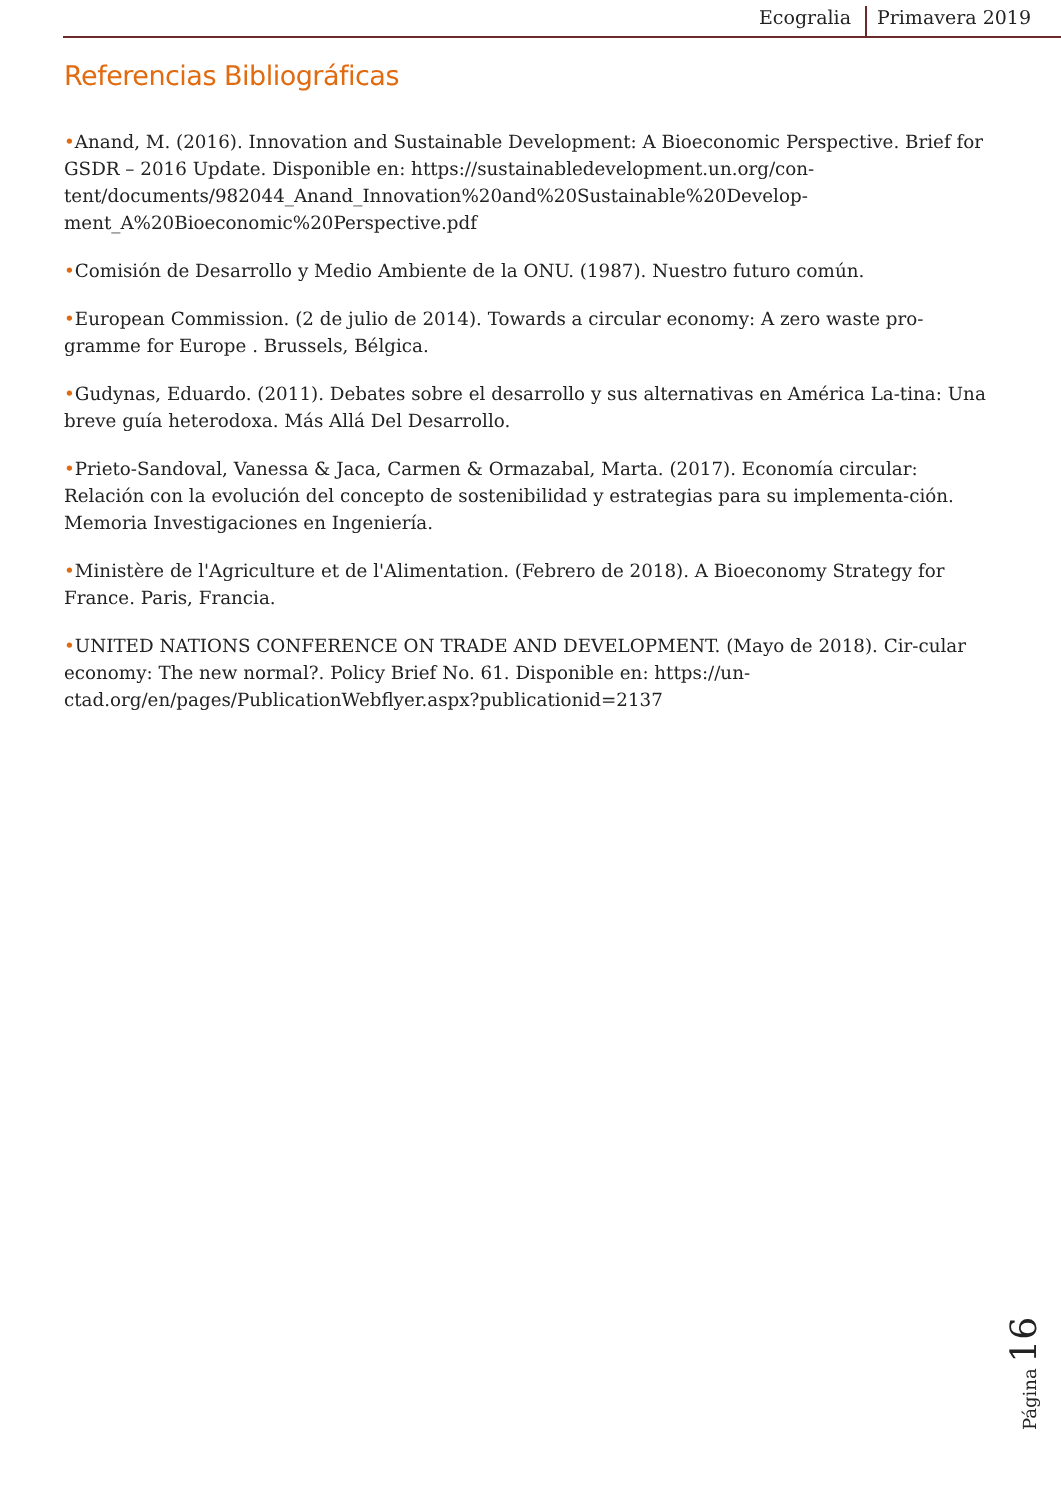Ecogralia Primavera 2019
Referencias Bibliográficas
•Anand, M. (2016). Innovation and Sustainable Development: A Bioeconomic Perspective. Brief for GSDR – 2016 Update. Disponible en: https://sustainabledevelopment.un.org/con-tent/documents/982044_Anand_Innovation%20and%20Sustainable%20Develop-ment_A%20Bioeconomic%20Perspective.pdf
•Comisión de Desarrollo y Medio Ambiente de la ONU. (1987). Nuestro futuro común.
•European Commission. (2 de julio de 2014). Towards a circular economy: A zero waste pro-gramme for Europe . Brussels, Bélgica.
•Gudynas, Eduardo. (2011). Debates sobre el desarrollo y sus alternativas en América La-tina: Una breve guía heterodoxa. Más Allá Del Desarrollo.
•Prieto-Sandoval, Vanessa & Jaca, Carmen & Ormazabal, Marta. (2017). Economía circular: Relación con la evolución del concepto de sostenibilidad y estrategias para su implementa-ción. Memoria Investigaciones en Ingeniería.
•Ministère de l'Agriculture et de l'Alimentation. (Febrero de 2018). A Bioeconomy Strategy for France. Paris, Francia.
•UNITED NATIONS CONFERENCE ON TRADE AND DEVELOPMENT. (Mayo de 2018). Cir-cular economy: The new normal?. Policy Brief No. 61. Disponible en: https://un-ctad.org/en/pages/PublicationWebflyer.aspx?publicationid=2137
Página 16